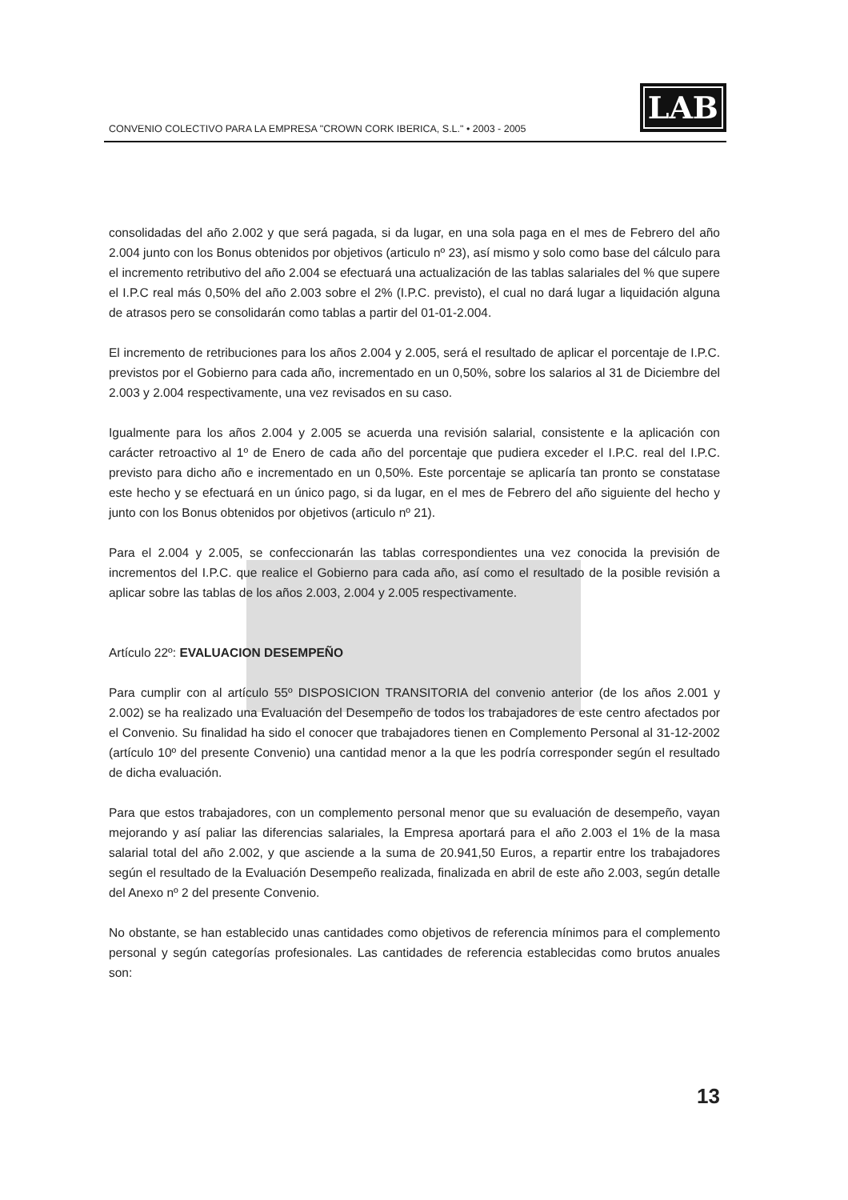CONVENIO COLECTIVO PARA LA EMPRESA "CROWN CORK IBERICA, S.L." • 2003 - 2005
LAB
consolidadas del año 2.002 y que será pagada, si da lugar, en una sola paga en el mes de Febrero del año 2.004 junto con los Bonus obtenidos por objetivos (articulo nº 23), así mismo y solo como base del cálculo para el incremento retributivo del año 2.004 se efectuará una actualización de las tablas salariales del % que supere el I.P.C real más 0,50% del año 2.003 sobre el 2% (I.P.C. previsto), el cual no dará lugar a liquidación alguna de atrasos pero se consolidarán como tablas a partir del 01-01-2.004.
El incremento de retribuciones para los años 2.004 y 2.005, será el resultado de aplicar el porcentaje de I.P.C. previstos por el Gobierno para cada año, incrementado en un 0,50%, sobre los salarios al 31 de Diciembre del 2.003 y 2.004 respectivamente, una vez revisados en su caso.
Igualmente para los años 2.004 y 2.005 se acuerda una revisión salarial, consistente e la aplicación con carácter retroactivo al 1º de Enero de cada año del porcentaje que pudiera exceder el I.P.C. real del I.P.C. previsto para dicho año e incrementado en un 0,50%. Este porcentaje se aplicaría tan pronto se constatase este hecho y se efectuará en un único pago, si da lugar, en el mes de Febrero del año siguiente del hecho y junto con los Bonus obtenidos por objetivos (articulo nº 21).
Para el 2.004 y 2.005, se confeccionarán las tablas correspondientes una vez conocida la previsión de incrementos del I.P.C. que realice el Gobierno para cada año, así como el resultado de la posible revisión a aplicar sobre las tablas de los años 2.003, 2.004 y 2.005 respectivamente.
Artículo 22º: EVALUACION DESEMPEÑO
Para cumplir con al artículo 55º DISPOSICION TRANSITORIA del convenio anterior (de los años 2.001 y 2.002) se ha realizado una Evaluación del Desempeño de todos los trabajadores de este centro afectados por el Convenio. Su finalidad ha sido el conocer que trabajadores tienen en Complemento Personal al 31-12-2002 (artículo 10º del presente Convenio) una cantidad menor a la que les podría corresponder según el resultado de dicha evaluación.
Para que estos trabajadores, con un complemento personal menor que su evaluación de desempeño, vayan mejorando y así paliar las diferencias salariales, la Empresa aportará para el año 2.003 el 1% de la masa salarial total del año 2.002, y que asciende a la suma de 20.941,50 Euros, a repartir entre los trabajadores según el resultado de la Evaluación Desempeño realizada, finalizada en abril de este año 2.003, según detalle del Anexo nº 2 del presente Convenio.
No obstante, se han establecido unas cantidades como objetivos de referencia mínimos para el complemento personal y según categorías profesionales. Las cantidades de referencia establecidas como brutos anuales son:
13